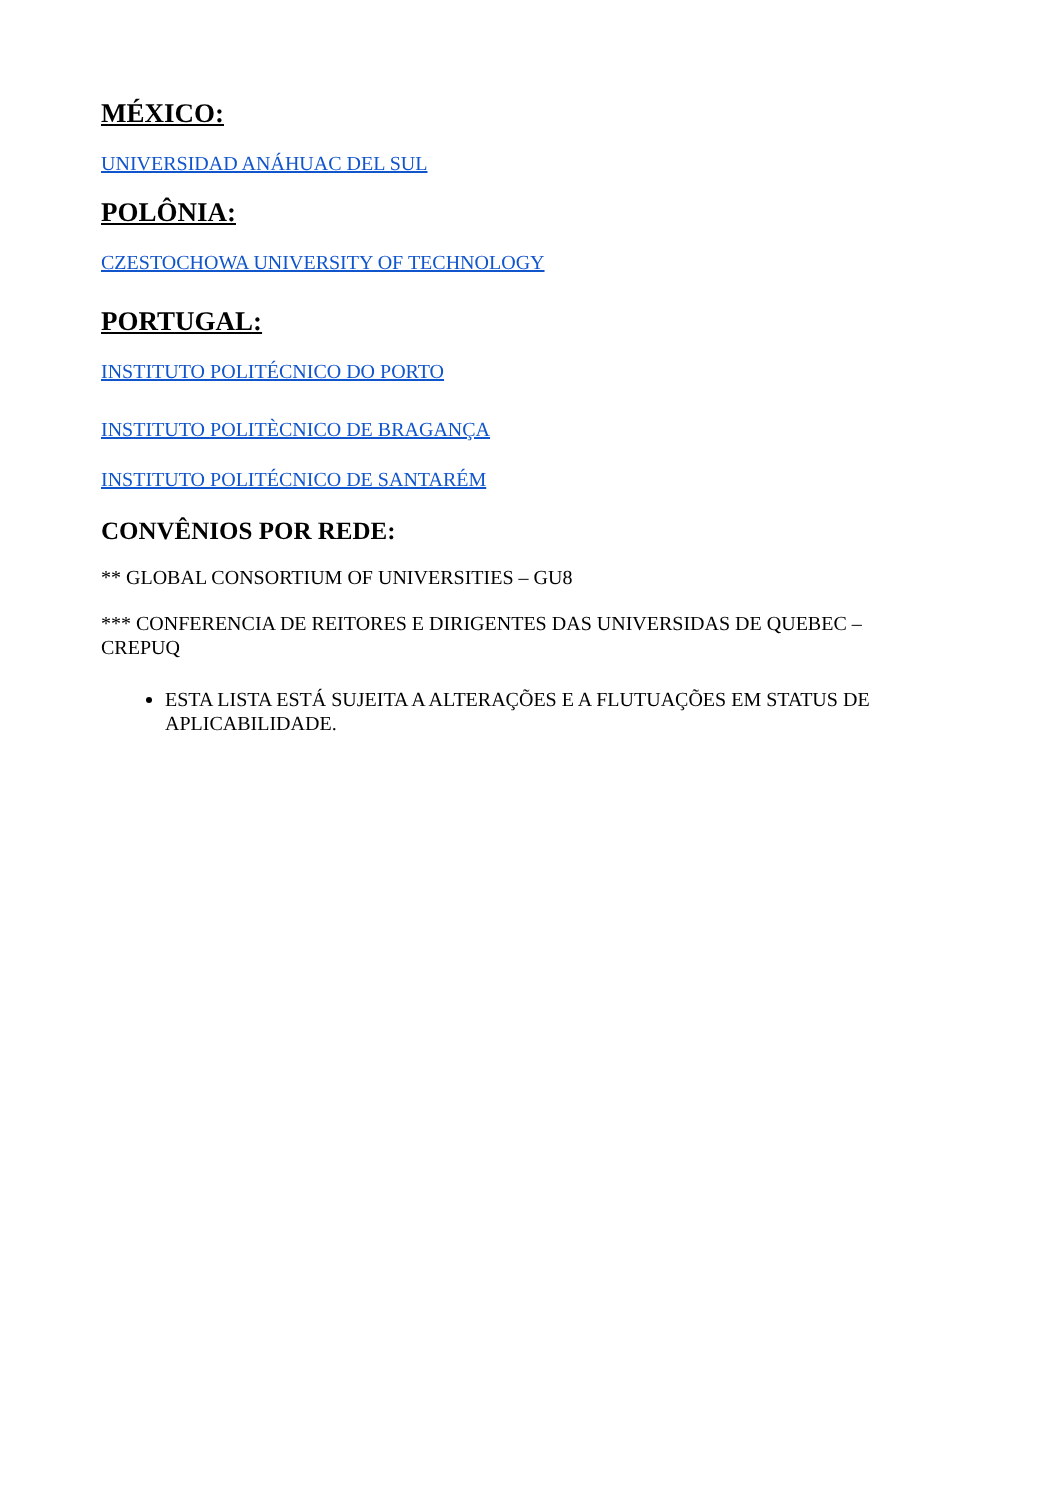MÉXICO:
UNIVERSIDAD ANÁHUAC DEL SUL
POLÔNIA:
CZESTOCHOWA UNIVERSITY OF TECHNOLOGY
PORTUGAL:
INSTITUTO POLITÉCNICO DO PORTO
INSTITUTO POLITÈCNICO DE BRAGANÇA
INSTITUTO POLITÉCNICO DE SANTARÉM
CONVÊNIOS POR REDE:
** GLOBAL CONSORTIUM OF UNIVERSITIES – GU8
*** CONFERENCIA DE REITORES E DIRIGENTES DAS UNIVERSIDAS DE QUEBEC – CREPUQ
ESTA LISTA ESTÁ SUJEITA A ALTERAÇÕES E A FLUTUAÇÕES EM STATUS DE APLICABILIDADE.